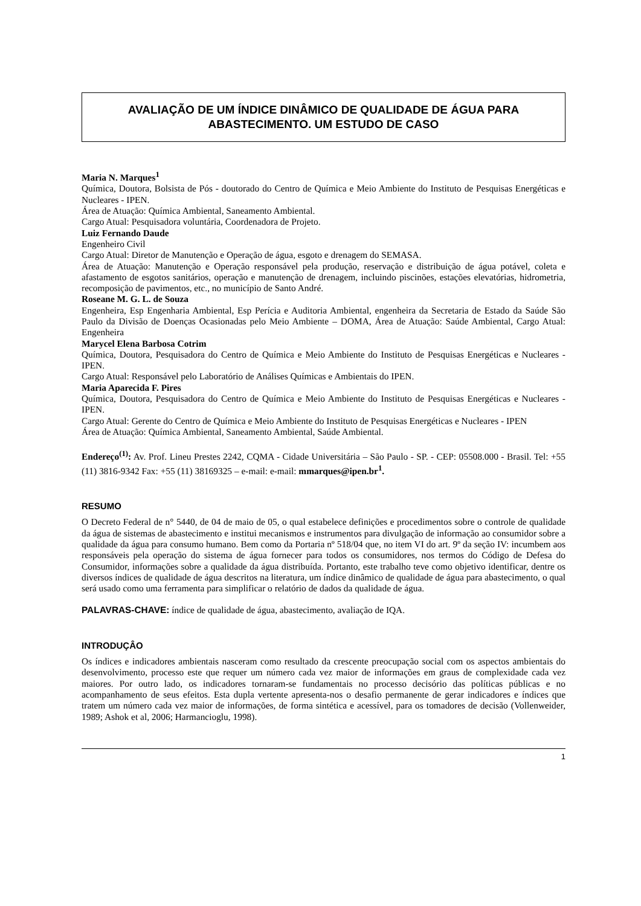AVALIAÇÃO DE UM ÍNDICE DINÂMICO DE QUALIDADE DE ÁGUA PARA ABASTECIMENTO. UM ESTUDO DE CASO
Maria N. Marques<sup>1</sup>
Química, Doutora, Bolsista de Pós - doutorado do Centro de Química e Meio Ambiente do Instituto de Pesquisas Energéticas e Nucleares - IPEN.
Área de Atuação: Química Ambiental, Saneamento Ambiental.
Cargo Atual: Pesquisadora voluntária, Coordenadora de Projeto.
Luiz Fernando Daude
Engenheiro Civil
Cargo Atual: Diretor de Manutenção e Operação de água, esgoto e drenagem do SEMASA.
Área de Atuação: Manutenção e Operação responsável pela produção, reservação e distribuição de água potável, coleta e afastamento de esgotos sanitários, operação e manutenção de drenagem, incluindo piscinões, estações elevatórias, hidrometria, recomposição de pavimentos, etc., no município de Santo André.
Roseane M. G. L. de Souza
Engenheira, Esp Engenharia Ambiental, Esp Perícia e Auditoria Ambiental, engenheira da Secretaria de Estado da Saúde São Paulo da Divisão de Doenças Ocasionadas pelo Meio Ambiente – DOMA, Área de Atuação: Saúde Ambiental, Cargo Atual: Engenheira
Marycel Elena Barbosa Cotrim
Química, Doutora, Pesquisadora do Centro de Química e Meio Ambiente do Instituto de Pesquisas Energéticas e Nucleares - IPEN.
Cargo Atual: Responsável pelo Laboratório de Análises Químicas e Ambientais do IPEN.
Maria Aparecida F. Pires
Química, Doutora, Pesquisadora do Centro de Química e Meio Ambiente do Instituto de Pesquisas Energéticas e Nucleares - IPEN.
Cargo Atual: Gerente do Centro de Química e Meio Ambiente do Instituto de Pesquisas Energéticas e Nucleares - IPEN
Área de Atuação: Química Ambiental, Saneamento Ambiental, Saúde Ambiental.
Endereço<sup>(1)</sup>: Av. Prof. Lineu Prestes 2242, CQMA - Cidade Universitária – São Paulo - SP. - CEP: 05508.000 - Brasil. Tel: +55 (11) 3816-9342 Fax: +55 (11) 38169325 – e-mail: e-mail: mmarques@ipen.br<sup>1</sup>.
RESUMO
O Decreto Federal de n° 5440, de 04 de maio de 05, o qual estabelece definições e procedimentos sobre o controle de qualidade da água de sistemas de abastecimento e institui mecanismos e instrumentos para divulgação de informação ao consumidor sobre a qualidade da água para consumo humano. Bem como da Portaria nº 518/04 que, no item VI do art. 9º da seção IV: incumbem aos responsáveis pela operação do sistema de água fornecer para todos os consumidores, nos termos do Código de Defesa do Consumidor, informações sobre a qualidade da água distribuída. Portanto, este trabalho teve como objetivo identificar, dentre os diversos índices de qualidade de água descritos na literatura, um índice dinâmico de qualidade de água para abastecimento, o qual será usado como uma ferramenta para simplificar o relatório de dados da qualidade de água.
PALAVRAS-CHAVE: índice de qualidade de água, abastecimento, avaliação de IQA.
INTRODUÇÂO
Os índices e indicadores ambientais nasceram como resultado da crescente preocupação social com os aspectos ambientais do desenvolvimento, processo este que requer um número cada vez maior de informações em graus de complexidade cada vez maiores. Por outro lado, os indicadores tornaram-se fundamentais no processo decisório das políticas públicas e no acompanhamento de seus efeitos. Esta dupla vertente apresenta-nos o desafio permanente de gerar indicadores e índices que tratem um número cada vez maior de informações, de forma sintética e acessível, para os tomadores de decisão (Vollenweider, 1989; Ashok et al, 2006; Harmancioglu, 1998).
1